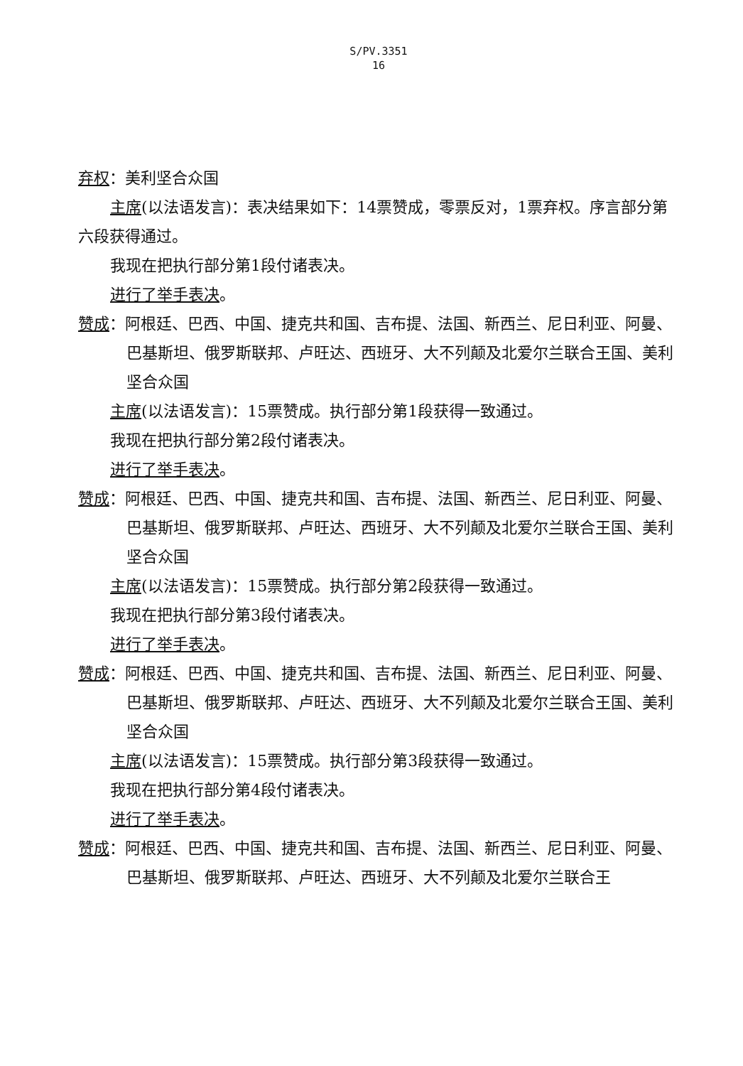S/PV.3351
16
弃权：美利坚合众国
主席(以法语发言)：表决结果如下：14票赞成，零票反对，1票弃权。序言部分第
六段获得通过。
我现在把执行部分第1段付诸表决。
进行了举手表决。
赞成：阿根廷、巴西、中国、捷克共和国、吉布提、法国、新西兰、尼日利亚、阿曼、巴基斯坦、俄罗斯联邦、卢旺达、西班牙、大不列颠及北爱尔兰联合王国、美利坚合众国
主席(以法语发言)：15票赞成。执行部分第1段获得一致通过。
我现在把执行部分第2段付诸表决。
进行了举手表决。
赞成：阿根廷、巴西、中国、捷克共和国、吉布提、法国、新西兰、尼日利亚、阿曼、巴基斯坦、俄罗斯联邦、卢旺达、西班牙、大不列颠及北爱尔兰联合王国、美利坚合众国
主席(以法语发言)：15票赞成。执行部分第2段获得一致通过。
我现在把执行部分第3段付诸表决。
进行了举手表决。
赞成：阿根廷、巴西、中国、捷克共和国、吉布提、法国、新西兰、尼日利亚、阿曼、巴基斯坦、俄罗斯联邦、卢旺达、西班牙、大不列颠及北爱尔兰联合王国、美利坚合众国
主席(以法语发言)：15票赞成。执行部分第3段获得一致通过。
我现在把执行部分第4段付诸表决。
进行了举手表决。
赞成：阿根廷、巴西、中国、捷克共和国、吉布提、法国、新西兰、尼日利亚、阿曼、巴基斯坦、俄罗斯联邦、卢旺达、西班牙、大不列颠及北爱尔兰联合王